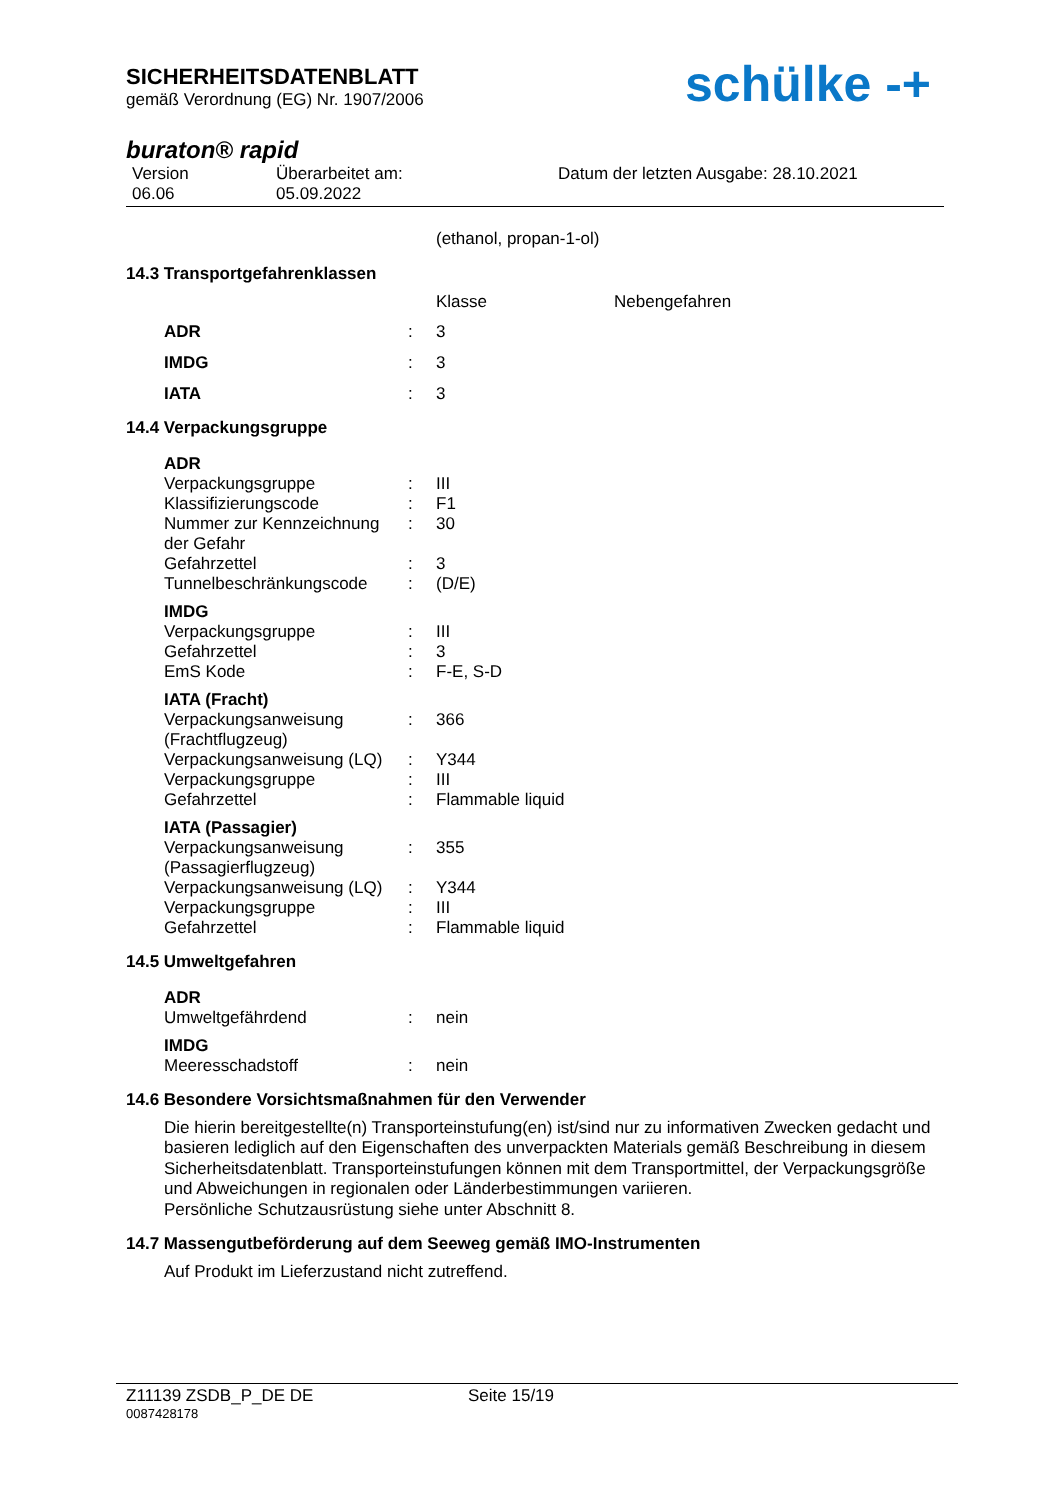SICHERHEITSDATENBLATT
gemäß Verordnung (EG) Nr. 1907/2006
buraton® rapid
Version
06.06
Überarbeitet am:
05.09.2022
Datum der letzten Ausgabe: 28.10.2021
(ethanol, propan-1-ol)
14.3 Transportgefahrenklassen
| | | Klasse | Nebengefahren |
| ADR | : | 3 | |
| IMDG | : | 3 | |
| IATA | : | 3 | |
14.4 Verpackungsgruppe
| ADR | | |
| Verpackungsgruppe | : | III |
| Klassifizierungscode | : | F1 |
| Nummer zur Kennzeichnung der Gefahr | : | 30 |
| Gefahrzettel | : | 3 |
| Tunnelbeschränkungscode | : | (D/E) |
| IMDG | | |
| Verpackungsgruppe | : | III |
| Gefahrzettel | : | 3 |
| EmS Kode | : | F-E, S-D |
| IATA (Fracht) | | |
| Verpackungsanweisung (Frachtflugzeug) | : | 366 |
| Verpackungsanweisung (LQ) | : | Y344 |
| Verpackungsgruppe | : | III |
| Gefahrzettel | : | Flammable liquid |
| IATA (Passagier) | | |
| Verpackungsanweisung (Passagierflugzeug) | : | 355 |
| Verpackungsanweisung (LQ) | : | Y344 |
| Verpackungsgruppe | : | III |
| Gefahrzettel | : | Flammable liquid |
14.5 Umweltgefahren
| ADR | | |
| Umweltgefährdend | : | nein |
| IMDG | | |
| Meeresschadstoff | : | nein |
14.6 Besondere Vorsichtsmaßnahmen für den Verwender
Die hierin bereitgestellte(n) Transporteinstufung(en) ist/sind nur zu informativen Zwecken gedacht und basieren lediglich auf den Eigenschaften des unverpackten Materials gemäß Beschreibung in diesem Sicherheitsdatenblatt. Transporteinstufungen können mit dem Transportmittel, der Verpackungsgröße und Abweichungen in regionalen oder Länderbestimmungen variieren.
Persönliche Schutzausrüstung siehe unter Abschnitt 8.
14.7 Massengutbeförderung auf dem Seeweg gemäß IMO-Instrumenten
Auf Produkt im Lieferzustand nicht zutreffend.
schülke -+
Z11139 ZSDB_P_DE DE Seite 15/19
0087428178